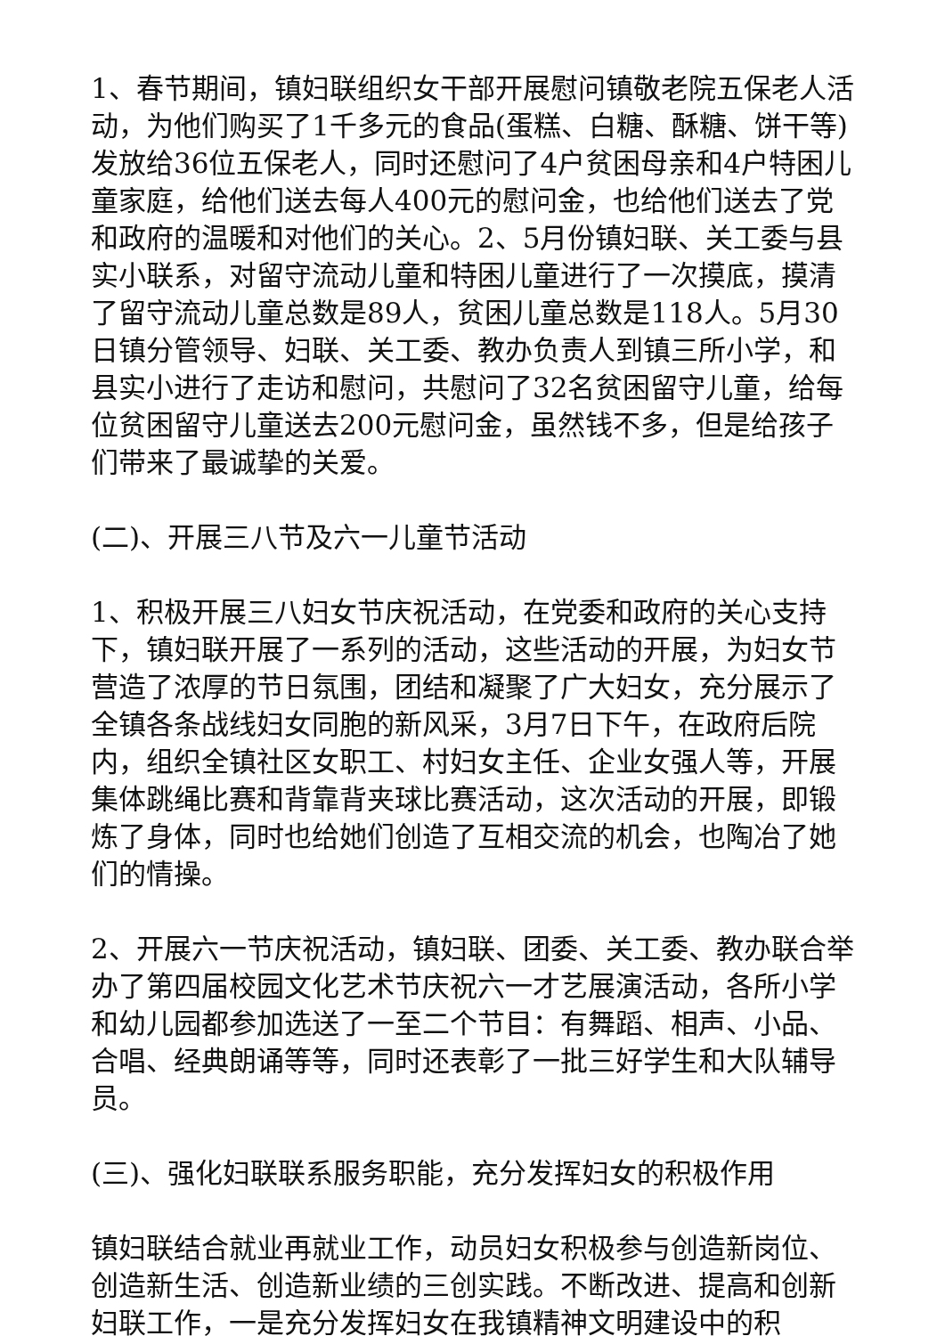1、春节期间，镇妇联组织女干部开展慰问镇敬老院五保老人活动，为他们购买了1千多元的食品(蛋糕、白糖、酥糖、饼干等)发放给36位五保老人，同时还慰问了4户贫困母亲和4户特困儿童家庭，给他们送去每人400元的慰问金，也给他们送去了党和政府的温暖和对他们的关心。2、5月份镇妇联、关工委与县实小联系，对留守流动儿童和特困儿童进行了一次摸底，摸清了留守流动儿童总数是89人，贫困儿童总数是118人。5月30日镇分管领导、妇联、关工委、教办负责人到镇三所小学，和县实小进行了走访和慰问，共慰问了32名贫困留守儿童，给每位贫困留守儿童送去200元慰问金，虽然钱不多，但是给孩子们带来了最诚挚的关爱。
(二)、开展三八节及六一儿童节活动
1、积极开展三八妇女节庆祝活动，在党委和政府的关心支持下，镇妇联开展了一系列的活动，这些活动的开展，为妇女节营造了浓厚的节日氛围，团结和凝聚了广大妇女，充分展示了全镇各条战线妇女同胞的新风采，3月7日下午，在政府后院内，组织全镇社区女职工、村妇女主任、企业女强人等，开展集体跳绳比赛和背靠背夹球比赛活动，这次活动的开展，即锻炼了身体，同时也给她们创造了互相交流的机会，也陶冶了她们的情操。
2、开展六一节庆祝活动，镇妇联、团委、关工委、教办联合举办了第四届校园文化艺术节庆祝六一才艺展演活动，各所小学和幼儿园都参加选送了一至二个节目：有舞蹈、相声、小品、合唱、经典朗诵等等，同时还表彰了一批三好学生和大队辅导员。
(三)、强化妇联联系服务职能，充分发挥妇女的积极作用
镇妇联结合就业再就业工作，动员妇女积极参与创造新岗位、创造新生活、创造新业绩的三创实践。不断改进、提高和创新妇联工作，一是充分发挥妇女在我镇精神文明建设中的积